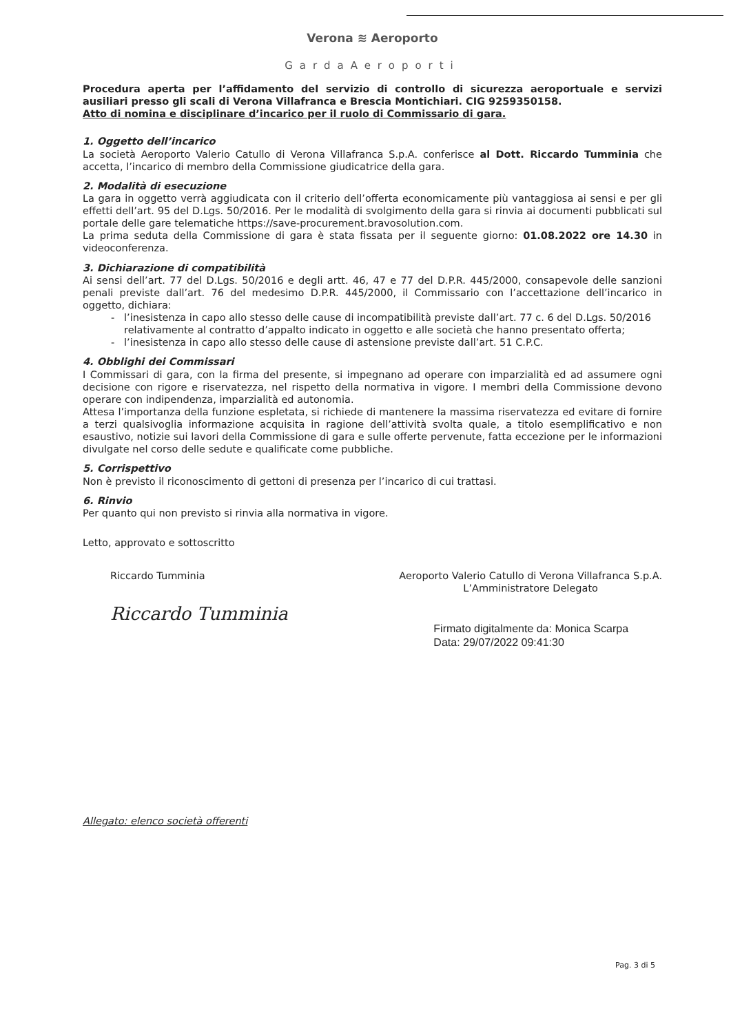Verona ≋ Aeroporto
GardaAeroporti
Procedura aperta per l’affidamento del servizio di controllo di sicurezza aeroportuale e servizi ausiliari presso gli scali di Verona Villafranca e Brescia Montichiari. CIG 9259350158.
Atto di nomina e disciplinare d’incarico per il ruolo di Commissario di gara.
1. Oggetto dell’incarico
La società Aeroporto Valerio Catullo di Verona Villafranca S.p.A. conferisce al Dott. Riccardo Tumminia che accetta, l’incarico di membro della Commissione giudicatrice della gara.
2. Modalità di esecuzione
La gara in oggetto verrà aggiudicata con il criterio dell’offerta economicamente più vantaggiosa ai sensi e per gli effetti dell’art. 95 del D.Lgs. 50/2016. Per le modalità di svolgimento della gara si rinvia ai documenti pubblicati sul portale delle gare telematiche https://save-procurement.bravosolution.com.
La prima seduta della Commissione di gara è stata fissata per il seguente giorno: 01.08.2022 ore 14.30 in videoconferenza.
3. Dichiarazione di compatibilità
Ai sensi dell’art. 77 del D.Lgs. 50/2016 e degli artt. 46, 47 e 77 del D.P.R. 445/2000, consapevole delle sanzioni penali previste dall’art. 76 del medesimo D.P.R. 445/2000, il Commissario con l’accettazione dell’incarico in oggetto, dichiara:
l’inesistenza in capo allo stesso delle cause di incompatibilità previste dall’art. 77 c. 6 del D.Lgs. 50/2016 relativamente al contratto d’appalto indicato in oggetto e alle società che hanno presentato offerta;
l’inesistenza in capo allo stesso delle cause di astensione previste dall’art. 51 C.P.C.
4. Obblighi dei Commissari
I Commissari di gara, con la firma del presente, si impegnano ad operare con imparzialità ed ad assumere ogni decisione con rigore e riservatezza, nel rispetto della normativa in vigore. I membri della Commissione devono operare con indipendenza, imparzialità ed autonomia.
Attesa l’importanza della funzione espletata, si richiede di mantenere la massima riservatezza ed evitare di fornire a terzi qualsivoglia informazione acquisita in ragione dell’attività svolta quale, a titolo esemplificativo e non esaustivo, notizie sui lavori della Commissione di gara e sulle offerte pervenute, fatta eccezione per le informazioni divulgate nel corso delle sedute e qualificate come pubbliche.
5. Corrispettivo
Non è previsto il riconoscimento di gettoni di presenza per l’incarico di cui trattasi.
6. Rinvio
Per quanto qui non previsto si rinvia alla normativa in vigore.
Letto, approvato e sottoscritto
Riccardo Tumminia
Riccardo Tumminia
Aeroporto Valerio Catullo di Verona Villafranca S.p.A.
L’Amministratore Delegato
Firmato digitalmente da: Monica Scarpa
Data: 29/07/2022 09:41:30
Allegato: elenco società offerenti
Pag. 3 di 5